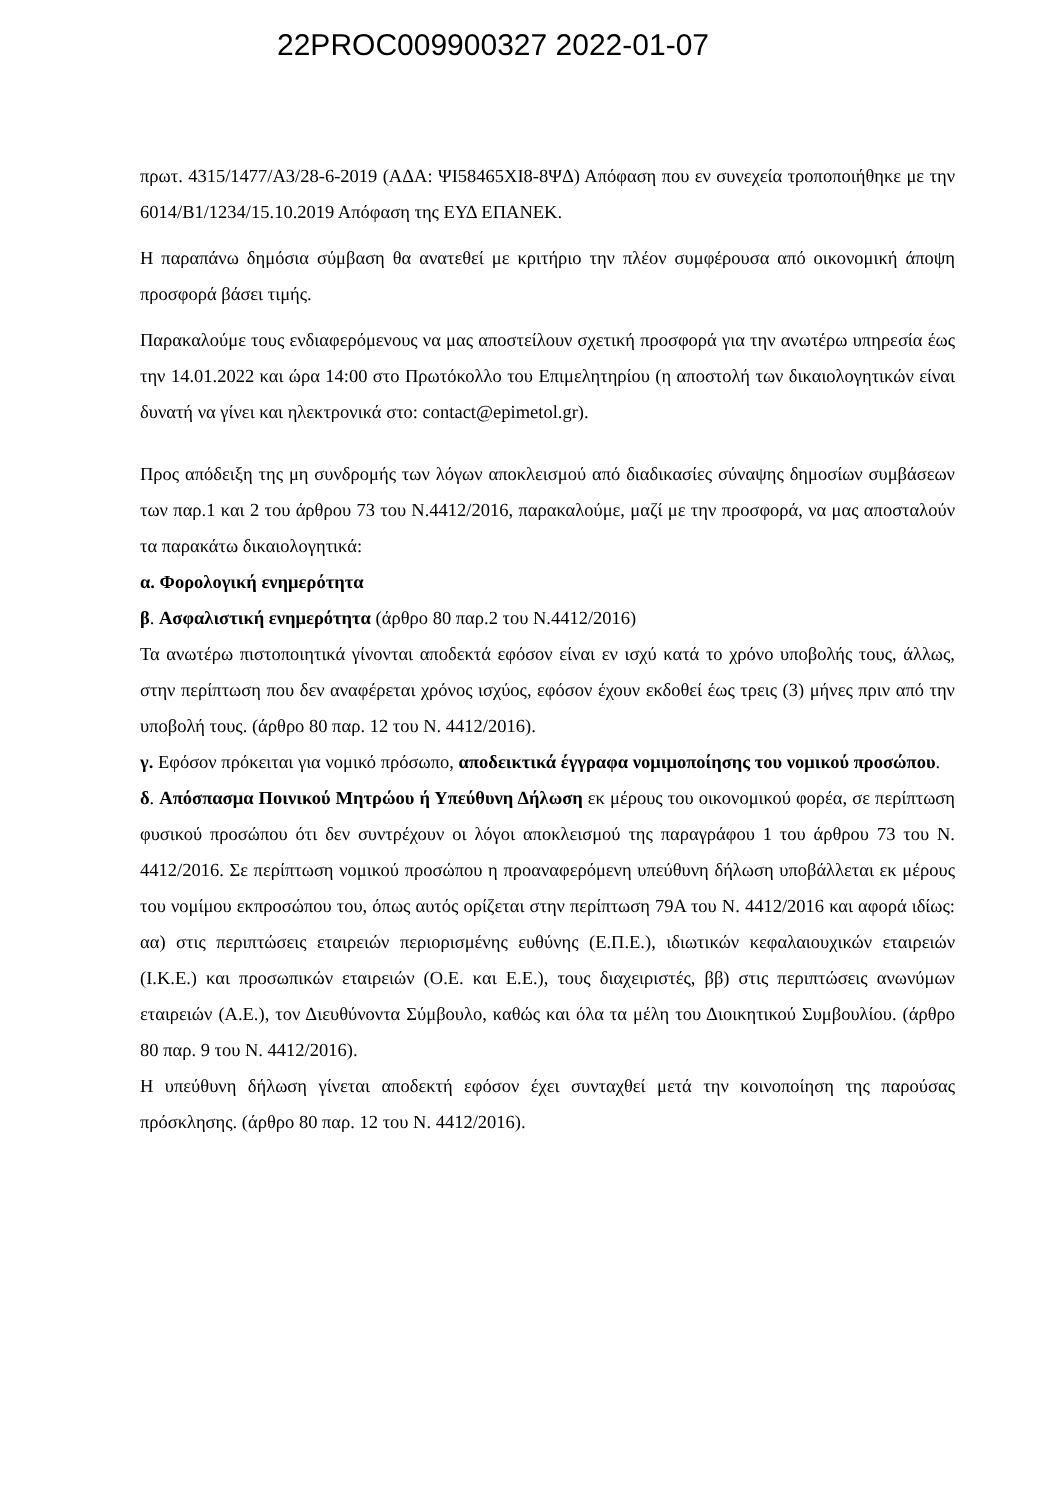22PROC009900327 2022-01-07
πρωτ. 4315/1477/Α3/28-6-2019 (ΑΔΑ: ΨΙ58465ΧΙ8-8ΨΔ) Απόφαση που εν συνεχεία τροποποιήθηκε με την 6014/Β1/1234/15.10.2019 Απόφαση της ΕΥΔ ΕΠΑΝΕΚ.
Η παραπάνω δημόσια σύμβαση θα ανατεθεί με κριτήριο την πλέον συμφέρουσα από οικονομική άποψη προσφορά βάσει τιμής.
Παρακαλούμε τους ενδιαφερόμενους να μας αποστείλουν σχετική προσφορά για την ανωτέρω υπηρεσία έως την 14.01.2022 και ώρα 14:00 στο Πρωτόκολλο του Επιμελητηρίου (η αποστολή των δικαιολογητικών είναι δυνατή να γίνει και ηλεκτρονικά στο: contact@epimetol.gr).
Προς απόδειξη της μη συνδρομής των λόγων αποκλεισμού από διαδικασίες σύναψης δημοσίων συμβάσεων των παρ.1 και 2 του άρθρου 73 του Ν.4412/2016, παρακαλούμε, μαζί με την προσφορά, να μας αποσταλούν τα παρακάτω δικαιολογητικά:
α. Φορολογική ενημερότητα
β. Ασφαλιστική ενημερότητα (άρθρο 80 παρ.2 του Ν.4412/2016)
Τα ανωτέρω πιστοποιητικά γίνονται αποδεκτά εφόσον είναι εν ισχύ κατά το χρόνο υποβολής τους, άλλως, στην περίπτωση που δεν αναφέρεται χρόνος ισχύος, εφόσον έχουν εκδοθεί έως τρεις (3) μήνες πριν από την υποβολή τους. (άρθρο 80 παρ. 12 του Ν. 4412/2016).
γ. Εφόσον πρόκειται για νομικό πρόσωπο, αποδεικτικά έγγραφα νομιμοποίησης του νομικού προσώπου.
δ. Απόσπασμα Ποινικού Μητρώου ή Υπεύθυνη Δήλωση εκ μέρους του οικονομικού φορέα, σε περίπτωση φυσικού προσώπου ότι δεν συντρέχουν οι λόγοι αποκλεισμού της παραγράφου 1 του άρθρου 73 του Ν. 4412/2016. Σε περίπτωση νομικού προσώπου η προαναφερόμενη υπεύθυνη δήλωση υποβάλλεται εκ μέρους του νομίμου εκπροσώπου του, όπως αυτός ορίζεται στην περίπτωση 79Α του Ν. 4412/2016 και αφορά ιδίως: αα) στις περιπτώσεις εταιρειών περιορισμένης ευθύνης (Ε.Π.Ε.), ιδιωτικών κεφαλαιουχικών εταιρειών (Ι.Κ.Ε.) και προσωπικών εταιρειών (Ο.Ε. και Ε.Ε.), τους διαχειριστές, ββ) στις περιπτώσεις ανωνύμων εταιρειών (Α.Ε.), τον Διευθύνοντα Σύμβουλο, καθώς και όλα τα μέλη του Διοικητικού Συμβουλίου. (άρθρο 80 παρ. 9 του Ν. 4412/2016).
Η υπεύθυνη δήλωση γίνεται αποδεκτή εφόσον έχει συνταχθεί μετά την κοινοποίηση της παρούσας πρόσκλησης. (άρθρο 80 παρ. 12 του Ν. 4412/2016).